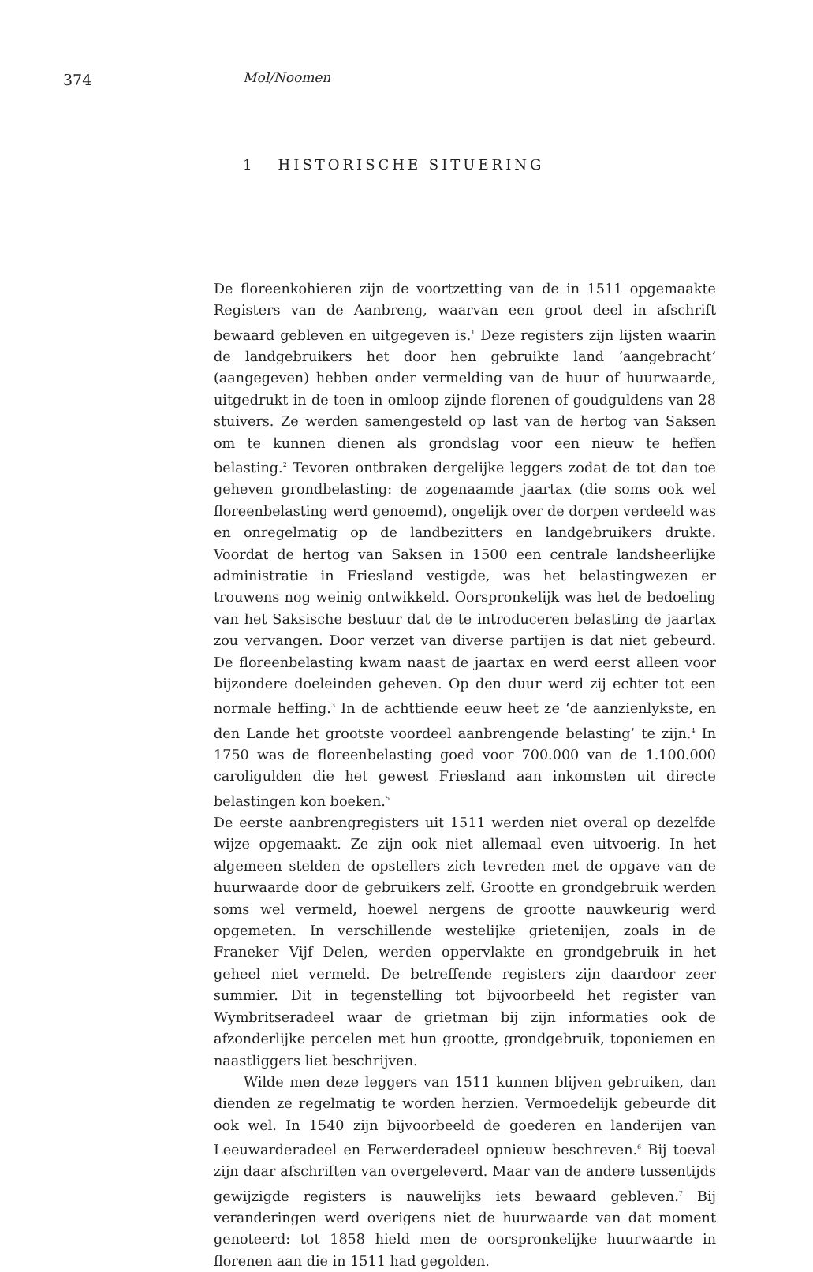374 Mol/Noomen
1 HISTORISCHE SITUERING
De floreenkohieren zijn de voortzetting van de in 1511 opgemaakte Registers van de Aanbreng, waarvan een groot deel in afschrift bewaard gebleven en uitgegeven is.<sup>1</sup> Deze registers zijn lijsten waarin de landgebruikers het door hen gebruikte land ‘aangebracht’ (aangegeven) hebben onder vermelding van de huur of huurwaarde, uitgedrukt in de toen in omloop zijnde florenen of goudguldens van 28 stuivers. Ze werden samengesteld op last van de hertog van Saksen om te kunnen dienen als grondslag voor een nieuw te heffen belasting.<sup>2</sup> Tevoren ontbraken dergelijke leggers zodat de tot dan toe geheven grondbelasting: de zogenaamde jaartax (die soms ook wel floreenbelasting werd genoemd), ongelijk over de dorpen verdeeld was en onregelmatig op de landbezitters en landgebruikers drukte. Voordat de hertog van Saksen in 1500 een centrale landsheerlijke administratie in Friesland vestigde, was het belastingwezen er trouwens nog weinig ontwikkeld. Oorspronkelijk was het de bedoeling van het Saksische bestuur dat de te introduceren belasting de jaartax zou vervangen. Door verzet van diverse partijen is dat niet gebeurd. De floreenbelasting kwam naast de jaartax en werd eerst alleen voor bijzondere doeleinden geheven. Op den duur werd zij echter tot een normale heffing.<sup>3</sup> In de achttiende eeuw heet ze ‘de aanzienlykste, en den Lande het grootste voordeel aanbrengende belasting’ te zijn.<sup>4</sup> In 1750 was de floreenbelasting goed voor 700.000 van de 1.100.000 caroligulden die het gewest Friesland aan inkomsten uit directe belastingen kon boeken.<sup>5</sup>
De eerste aanbrengregisters uit 1511 werden niet overal op dezelfde wijze opgemaakt. Ze zijn ook niet allemaal even uitvoerig. In het algemeen stelden de opstellers zich tevreden met de opgave van de huurwaarde door de gebruikers zelf. Grootte en grondgebruik werden soms wel vermeld, hoewel nergens de grootte nauwkeurig werd opgemeten. In verschillende westelijke grietenijen, zoals in de Franeker Vijf Delen, werden oppervlakte en grondgebruik in het geheel niet vermeld. De betreffende registers zijn daardoor zeer summier. Dit in tegenstelling tot bijvoorbeeld het register van Wymbritseradeel waar de grietman bij zijn informaties ook de afzonderlijke percelen met hun grootte, grondgebruik, toponiemen en naastliggers liet beschrijven.
Wilde men deze leggers van 1511 kunnen blijven gebruiken, dan dienden ze regelmatig te worden herzien. Vermoedelijk gebeurde dit ook wel. In 1540 zijn bijvoorbeeld de goederen en landerijen van Leeuwarderadeel en Ferwerderadeel opnieuw beschreven.<sup>6</sup> Bij toeval zijn daar afschriften van overgeleverd. Maar van de andere tussentijds gewijzigde registers is nauwelijks iets bewaard gebleven.<sup>7</sup> Bij veranderingen werd overigens niet de huurwaarde van dat moment genoteerd: tot 1858 hield men de oorspronkelijke huurwaarde in florenen aan die in 1511 had gegolden.